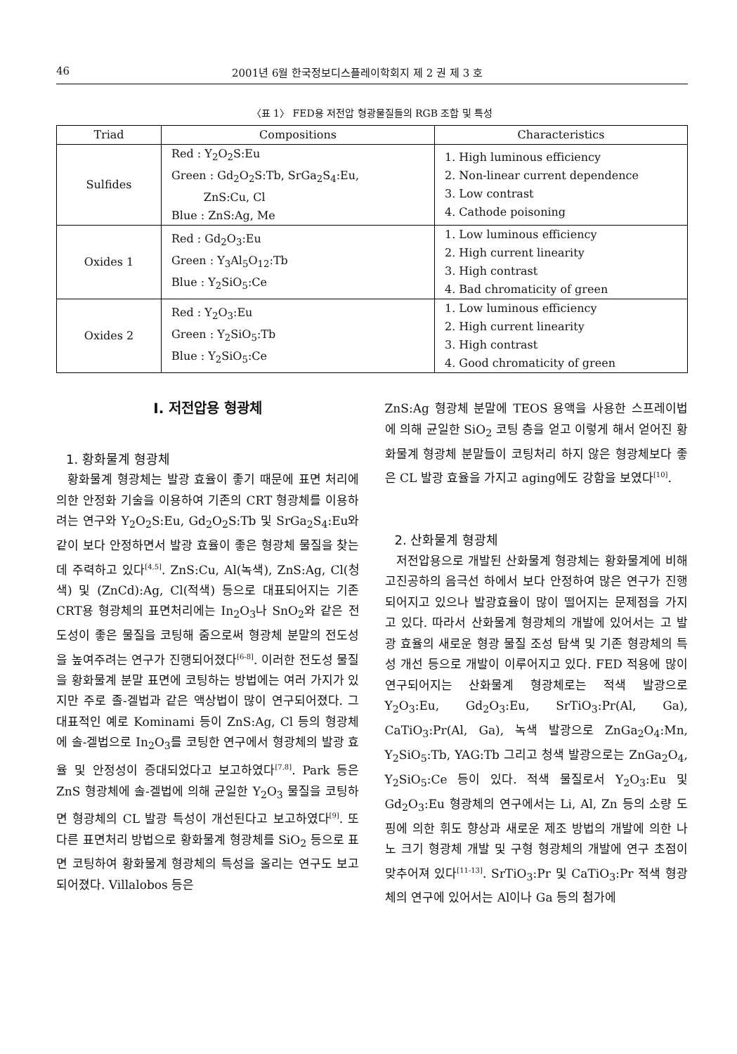46 2001년 6월 한국정보디스플레이학회지 제 2 권 제 3 호
〈표 1〉 FED용 저전압 형광물질들의 RGB 조합 및 특성
| Triad | Compositions | Characteristics |
| --- | --- | --- |
| Sulfides | Red : Y<sub>2</sub>O<sub>2</sub>S:Eu Green : Gd<sub>2</sub>O<sub>2</sub>S:Tb, SrGa<sub>2</sub>S<sub>4</sub>:Eu, ZnS:Cu, Cl Blue : ZnS:Ag, Me | 1. High luminous efficiency 2. Non-linear current dependence 3. Low contrast 4. Cathode poisoning |
| Oxides 1 | Red : Gd<sub>2</sub>O<sub>3</sub>:Eu Green : Y<sub>3</sub>Al<sub>5</sub>O<sub>12</sub>:Tb Blue : Y<sub>2</sub>SiO<sub>5</sub>:Ce | 1. Low luminous efficiency 2. High current linearity 3. High contrast 4. Bad chromaticity of green |
| Oxides 2 | Red : Y<sub>2</sub>O<sub>3</sub>:Eu Green : Y<sub>2</sub>SiO<sub>5</sub>:Tb Blue : Y<sub>2</sub>SiO<sub>5</sub>:Ce | 1. Low luminous efficiency 2. High current linearity 3. High contrast 4. Good chromaticity of green |
Ⅰ. 저전압용 형광체
1. 황화물계 형광체
황화물계 형광체는 발광 효율이 좋기 때문에 표면 처리에 의한 안정화 기술을 이용하여 기존의 CRT 형광체를 이용하려는 연구와 Y<sub>2</sub>O<sub>2</sub>S:Eu, Gd<sub>2</sub>O<sub>2</sub>S:Tb 및 SrGa<sub>2</sub>S<sub>4</sub>:Eu와 같이 보다 안정하면서 발광 효율이 좋은 형광체 물질을 찾는데 주력하고 있다<sup>[4,5]</sup>. ZnS:Cu, Al(녹색), ZnS:Ag, Cl(청색) 및 (ZnCd):Ag, Cl(적색) 등으로 대표되어지는 기존 CRT용 형광체의 표면처리에는 In<sub>2</sub>O<sub>3</sub>나 SnO<sub>2</sub>와 같은 전도성이 좋은 물질을 코팅해 줌으로써 형광체 분말의 전도성을 높여주려는 연구가 진행되어졌다<sup>[6-8]</sup>. 이러한 전도성 물질을 황화물계 분말 표면에 코팅하는 방법에는 여러 가지가 있지만 주로 졸-겔법과 같은 액상법이 많이 연구되어졌다. 그 대표적인 예로 Kominami 등이 ZnS:Ag, Cl 등의 형광체에 솔-겔법으로 In<sub>2</sub>O<sub>3</sub>를 코팅한 연구에서 형광체의 발광 효율 및 안정성이 증대되었다고 보고하였다<sup>[7,8]</sup>. Park 등은 ZnS 형광체에 솔-겔법에 의해 균일한 Y<sub>2</sub>O<sub>3</sub> 물질을 코팅하면 형광체의 CL 발광 특성이 개선된다고 보고하였다<sup>[9]</sup>. 또다른 표면처리 방법으로 황화물계 형광체를 SiO<sub>2</sub> 등으로 표면 코팅하여 황화물계 형광체의 특성을 올리는 연구도 보고되어졌다. Villalobos 등은
ZnS:Ag 형광체 분말에 TEOS 용액을 사용한 스프레이법에 의해 균일한 SiO<sub>2</sub> 코팅 층을 얻고 이렇게 해서 얻어진 황화물계 형광체 분말들이 코팅처리 하지 않은 형광체보다 좋은 CL 발광 효율을 가지고 aging에도 강함을 보였다<sup>[10]</sup>.
2. 산화물계 형광체
저전압용으로 개발된 산화물계 형광체는 황화물계에 비해 고진공하의 음극선 하에서 보다 안정하여 많은 연구가 진행되어지고 있으나 발광효율이 많이 떨어지는 문제점을 가지고 있다. 따라서 산화물계 형광체의 개발에 있어서는 고 발광 효율의 새로운 형광 물질 조성 탐색 및 기존 형광체의 특성 개선 등으로 개발이 이루어지고 있다. FED 적용에 많이 연구되어지는 산화물계 형광체로는 적색 발광으로 Y<sub>2</sub>O<sub>3</sub>:Eu, Gd<sub>2</sub>O<sub>3</sub>:Eu, SrTiO<sub>3</sub>:Pr(Al, Ga), CaTiO<sub>3</sub>:Pr(Al, Ga), 녹색 발광으로 ZnGa<sub>2</sub>O<sub>4</sub>:Mn, Y<sub>2</sub>SiO<sub>5</sub>:Tb, YAG:Tb 그리고 청색 발광으로는 ZnGa<sub>2</sub>O<sub>4</sub>, Y<sub>2</sub>SiO<sub>5</sub>:Ce 등이 있다. 적색 물질로서 Y<sub>2</sub>O<sub>3</sub>:Eu 및 Gd<sub>2</sub>O<sub>3</sub>:Eu 형광체의 연구에서는 Li, Al, Zn 등의 소량 도핑에 의한 휘도 향상과 새로운 제조 방법의 개발에 의한 나노 크기 형광체 개발 및 구형 형광체의 개발에 연구 초점이 맞추어져 있다<sup>[11-13]</sup>. SrTiO<sub>3</sub>:Pr 및 CaTiO<sub>3</sub>:Pr 적색 형광체의 연구에 있어서는 Al이나 Ga 등의 첨가에